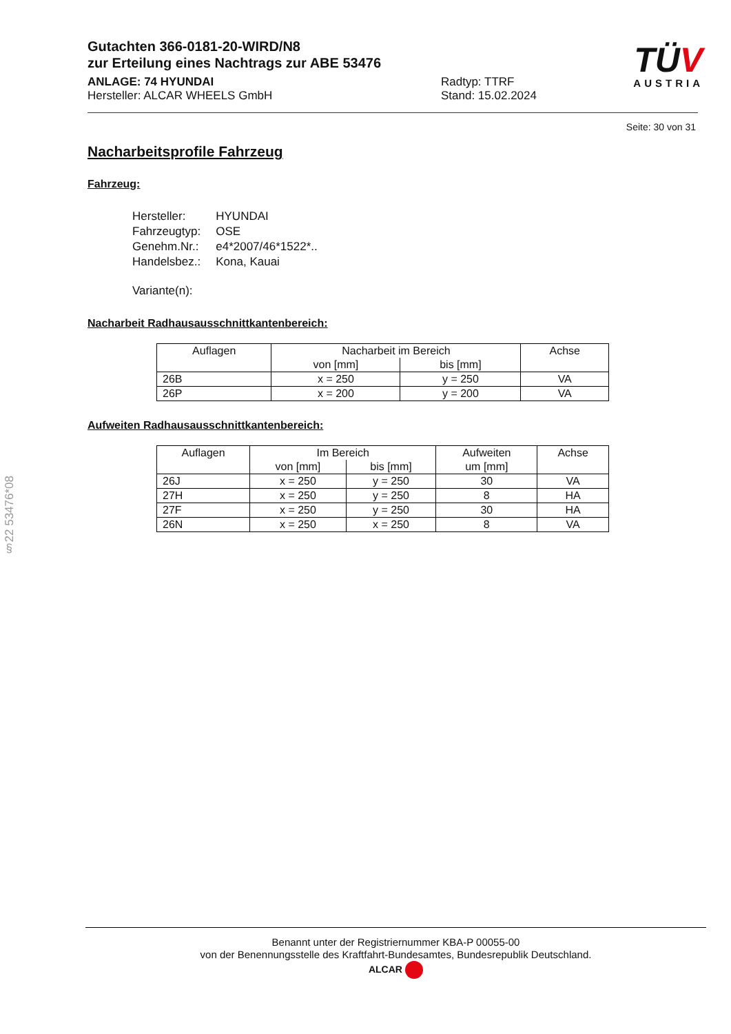§22 53476*08
TÜV
AUSTRIA
Gutachten 366-0181-20-WIRD/N8
zur Erteilung eines Nachtrags zur ABE 53476
ANLAGE: 74 HYUNDAI
Hersteller: ALCAR WHEELS GmbH
Radtyp: TTRF
Stand: 15.02.2024
Seite: 30 von 31
Nacharbeitsprofile Fahrzeug
Fahrzeug:
| Hersteller: | HYUNDAI |
| Fahrzeugtyp: | OSE |
| Genehm.Nr.: | e4*2007/46*1522*.. |
| Handelsbez.: | Kona, Kauai |
| Variante(n): | |
Nacharbeit Radhausausschnittkantenbereich:
| Auflagen | Nacharbeit im Bereich | | Achse |
| | von [mm] | bis [mm] | |
| 26B | x = 250 | y = 250 | VA |
| 26P | x = 200 | y = 200 | VA |
Aufweiten Radhausausschnittkantenbereich:
| Auflagen | Im Bereich | | Aufweiten | Achse |
| | von [mm] | bis [mm] | um [mm] | |
| 26J | x = 250 | y = 250 | 30 | VA |
| 27H | x = 250 | y = 250 | 8 | HA |
| 27F | x = 250 | y = 250 | 30 | HA |
| 26N | x = 250 | x = 250 | 8 | VA |
Benannt unter der Registriernummer KBA-P 00055-00
von der Benennungsstelle des Kraftfahrt-Bundesamtes, Bundesrepublik Deutschland.
ALCAR